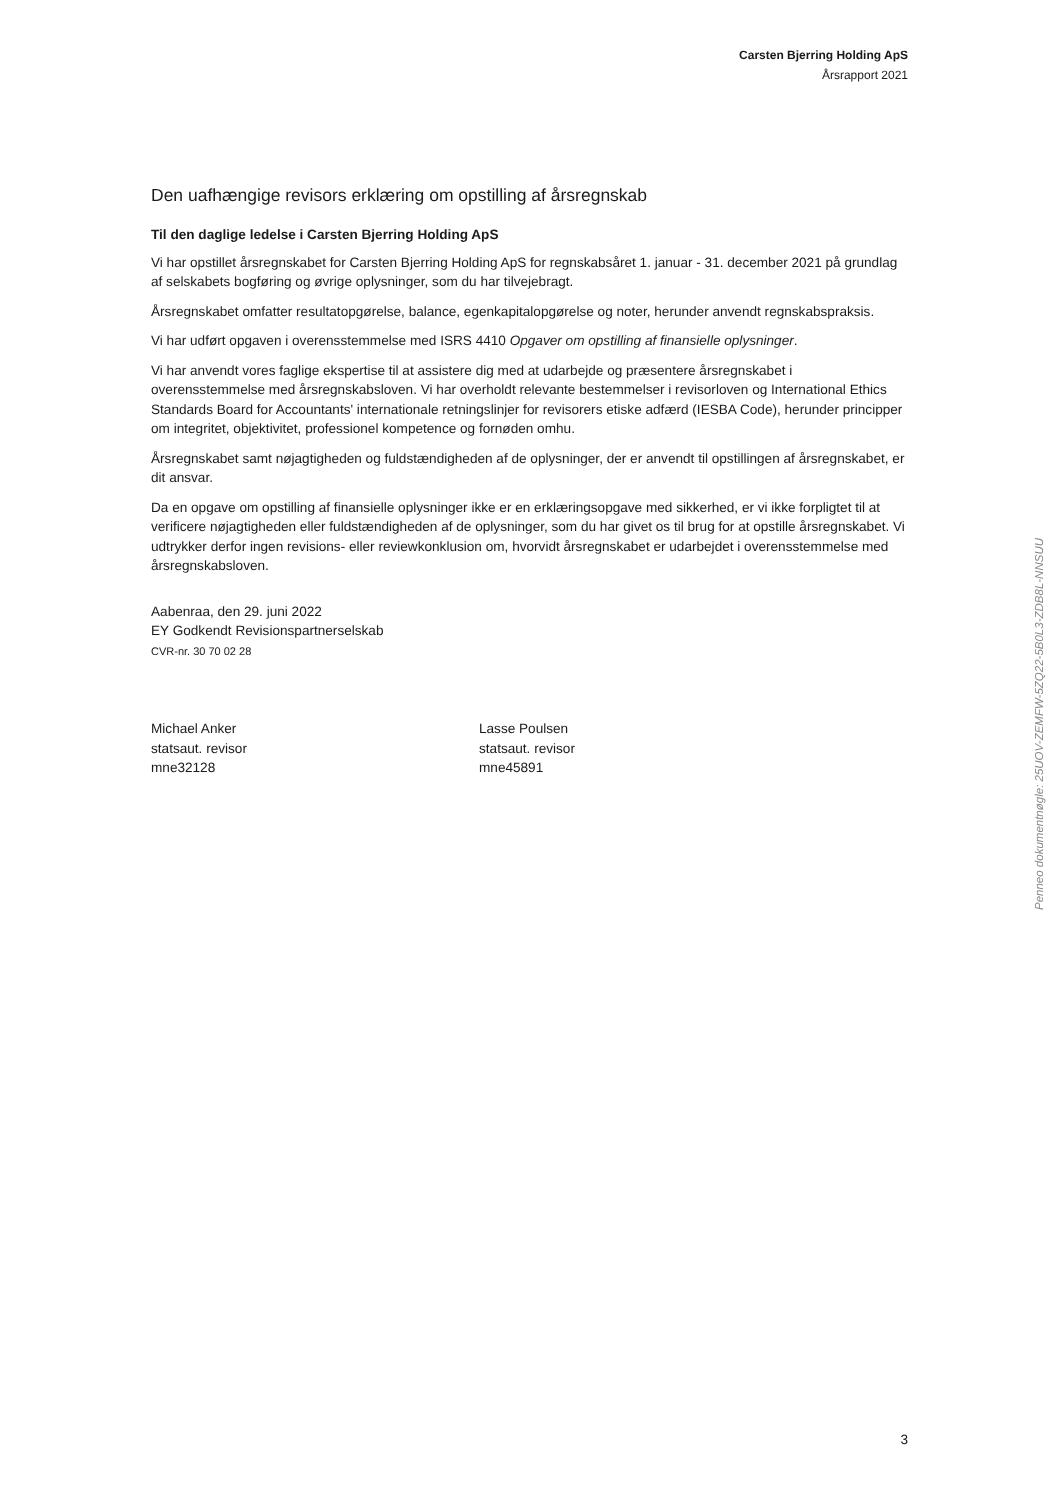Carsten Bjerring Holding ApS
Årsrapport 2021
Den uafhængige revisors erklæring om opstilling af årsregnskab
Til den daglige ledelse i Carsten Bjerring Holding ApS
Vi har opstillet årsregnskabet for Carsten Bjerring Holding ApS for regnskabsåret 1. januar - 31. december 2021 på grundlag af selskabets bogføring og øvrige oplysninger, som du har tilvejebragt.
Årsregnskabet omfatter resultatopgørelse, balance, egenkapitalopgørelse og noter, herunder anvendt regnskabspraksis.
Vi har udført opgaven i overensstemmelse med ISRS 4410 Opgaver om opstilling af finansielle oplysninger.
Vi har anvendt vores faglige ekspertise til at assistere dig med at udarbejde og præsentere årsregnskabet i overensstemmelse med årsregnskabsloven. Vi har overholdt relevante bestemmelser i revisorloven og International Ethics Standards Board for Accountants' internationale retningslinjer for revisorers etiske adfærd (IESBA Code), herunder principper om integritet, objektivitet, professionel kompetence og fornøden omhu.
Årsregnskabet samt nøjagtigheden og fuldstændigheden af de oplysninger, der er anvendt til opstillingen af årsregnskabet, er dit ansvar.
Da en opgave om opstilling af finansielle oplysninger ikke er en erklæringsopgave med sikkerhed, er vi ikke forpligtet til at verificere nøjagtigheden eller fuldstændigheden af de oplysninger, som du har givet os til brug for at opstille årsregnskabet. Vi udtrykker derfor ingen revisions- eller reviewkonklusion om, hvorvidt årsregnskabet er udarbejdet i overensstemmelse med årsregnskabsloven.
Aabenraa, den 29. juni 2022
EY Godkendt Revisionspartnerselskab
CVR-nr. 30 70 02 28
Michael Anker
statsaut. revisor
mne32128
Lasse Poulsen
statsaut. revisor
mne45891
3
Penneo dokumentnøgle: 25UOV-ZEMFW-5ZQ22-5B0L3-ZDB8L-NNSUU